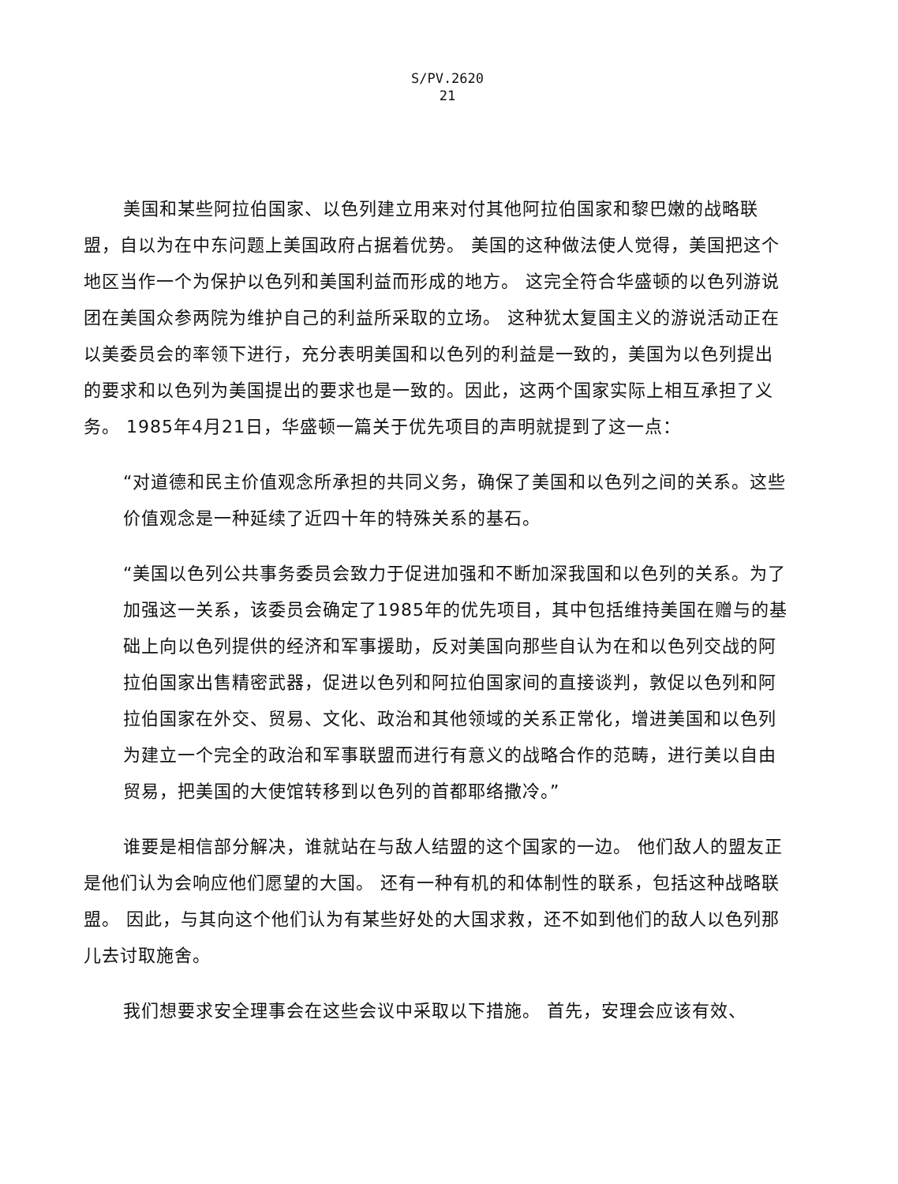S/PV.2620
21
美国和某些阿拉伯国家、以色列建立用来对付其他阿拉伯国家和黎巴嫩的战略联盟，自以为在中东问题上美国政府占据着优势。 美国的这种做法使人觉得，美国把这个地区当作一个为保护以色列和美国利益而形成的地方。 这完全符合华盛顿的以色列游说团在美国众参两院为维护自己的利益所采取的立场。 这种犹太复国主义的游说活动正在以美委员会的率领下进行，充分表明美国和以色列的利益是一致的，美国为以色列提出的要求和以色列为美国提出的要求也是一致的。因此，这两个国家实际上相互承担了义务。 1985年4月21日，华盛顿一篇关于优先项目的声明就提到了这一点：
“对道德和民主价值观念所承担的共同义务，确保了美国和以色列之间的关系。这些价值观念是一种延续了近四十年的特殊关系的基石。
“美国以色列公共事务委员会致力于促进加强和不断加深我国和以色列的关系。为了加强这一关系，该委员会确定了1985年的优先项目，其中包括维持美国在赠与的基础上向以色列提供的经济和军事援助，反对美国向那些自认为在和以色列交战的阿拉伯国家出售精密武器，促进以色列和阿拉伯国家间的直接谈判，敦促以色列和阿拉伯国家在外交、贸易、文化、政治和其他领域的关系正常化，增进美国和以色列为建立一个完全的政治和军事联盟而进行有意义的战略合作的范畴，进行美以自由贸易，把美国的大使馆转移到以色列的首都耶络撒冷。”
谁要是相信部分解决，谁就站在与敌人结盟的这个国家的一边。 他们敌人的盟友正是他们认为会响应他们愿望的大国。 还有一种有机的和体制性的联系，包括这种战略联盟。 因此，与其向这个他们认为有某些好处的大国求救，还不如到他们的敌人以色列那儿去讨取施舍。
我们想要求安全理事会在这些会议中采取以下措施。 首先，安理会应该有效、